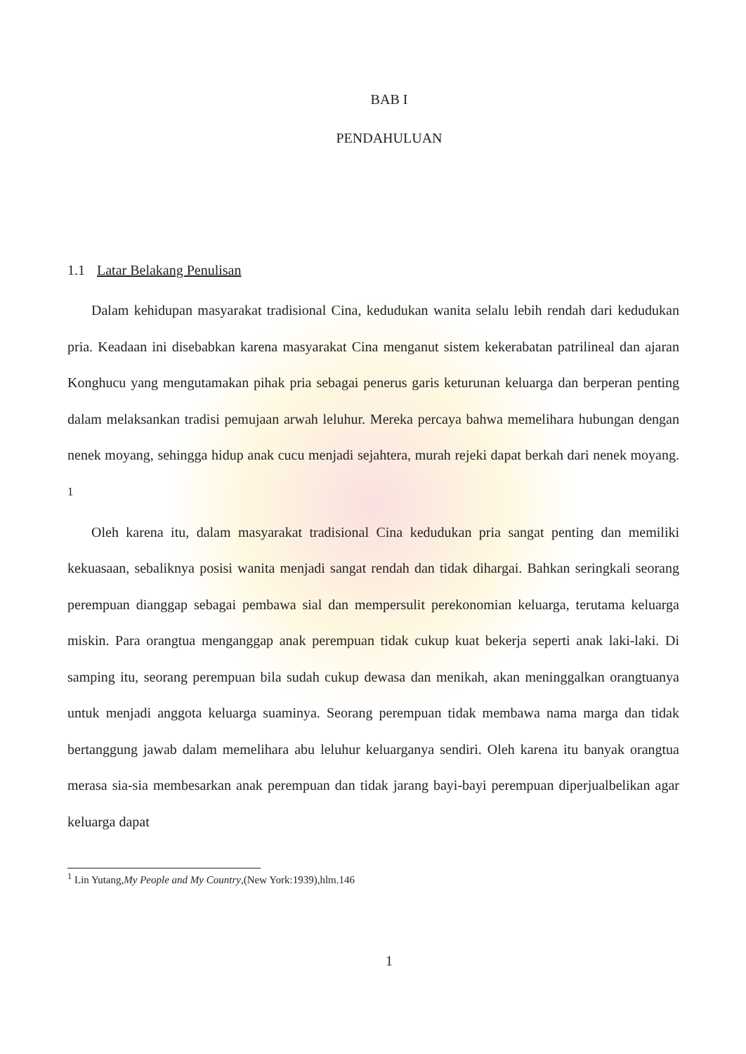BAB I
PENDAHULUAN
1.1 Latar Belakang Penulisan
Dalam kehidupan masyarakat tradisional Cina, kedudukan wanita selalu lebih rendah dari kedudukan pria. Keadaan ini disebabkan karena masyarakat Cina menganut sistem kekerabatan patrilineal dan ajaran Konghucu yang mengutamakan pihak pria sebagai penerus garis keturunan keluarga dan berperan penting dalam melaksankan tradisi pemujaan arwah leluhur. Mereka percaya bahwa memelihara hubungan dengan nenek moyang, sehingga hidup anak cucu menjadi sejahtera, murah rejeki dapat berkah dari nenek moyang. <sup>1</sup>
Oleh karena itu, dalam masyarakat tradisional Cina kedudukan pria sangat penting dan memiliki kekuasaan, sebaliknya posisi wanita menjadi sangat rendah dan tidak dihargai. Bahkan seringkali seorang perempuan dianggap sebagai pembawa sial dan mempersulit perekonomian keluarga, terutama keluarga miskin. Para orangtua menganggap anak perempuan tidak cukup kuat bekerja seperti anak laki-laki. Di samping itu, seorang perempuan bila sudah cukup dewasa dan menikah, akan meninggalkan orangtuanya untuk menjadi anggota keluarga suaminya. Seorang perempuan tidak membawa nama marga dan tidak bertanggung jawab dalam memelihara abu leluhur keluarganya sendiri. Oleh karena itu banyak orangtua merasa sia-sia membesarkan anak perempuan dan tidak jarang bayi-bayi perempuan diperjualbelikan agar keluarga dapat
<sup>1</sup> Lin Yutang,My People and My Country,(New York:1939),hlm.146
1